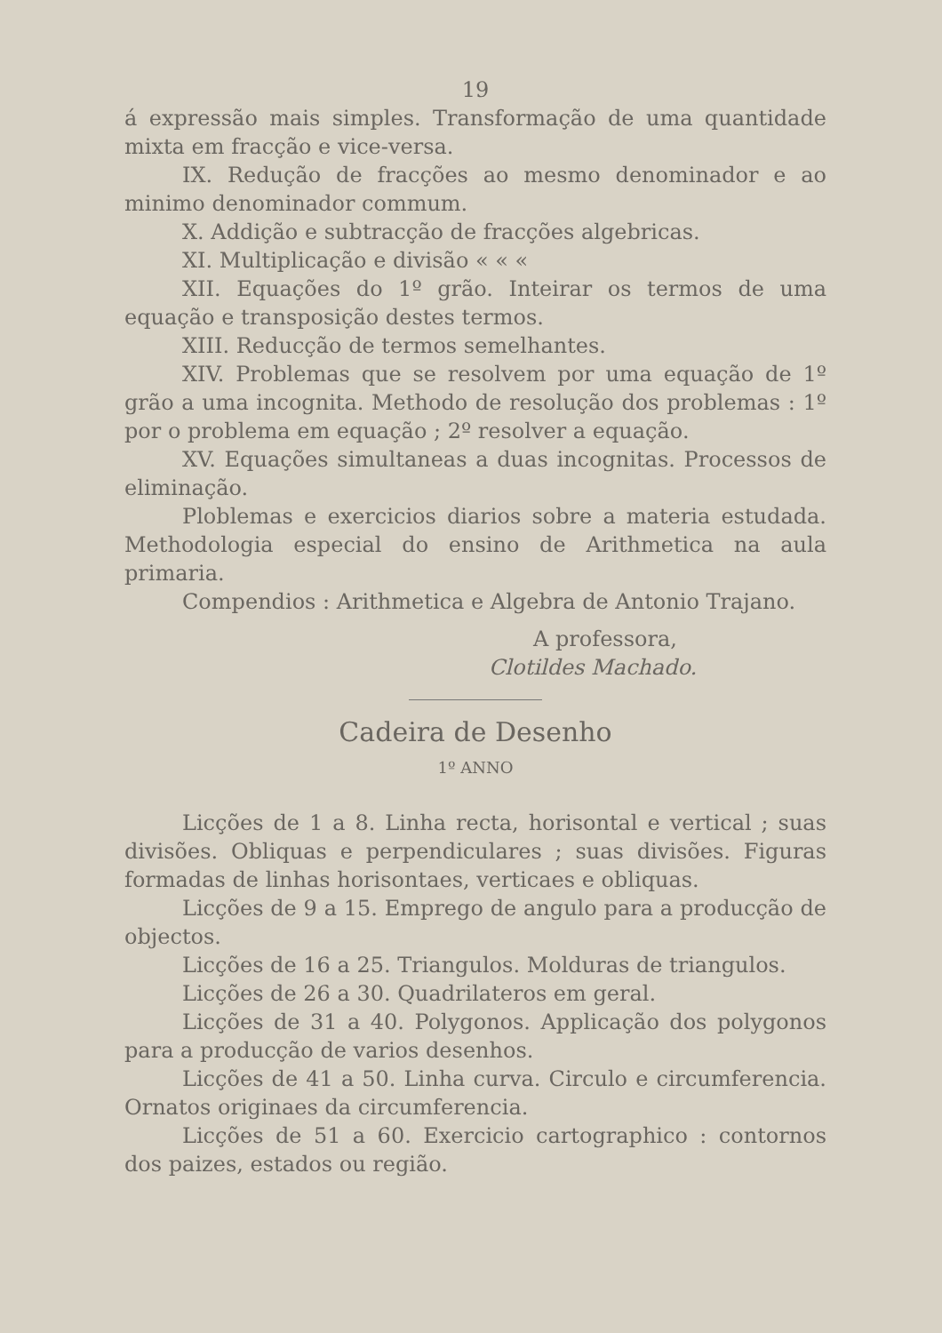19
á expressão mais simples. Transformação de uma quantidade mixta em fracção e vice-versa.
IX. Redução de fracções ao mesmo denominador e ao minimo denominador commum.
X. Addição e subtracção de fracções algebricas.
XI. Multiplicação e divisão « « «
XII. Equações do 1º grão. Inteirar os termos de uma equação e transposição destes termos.
XIII. Reducção de termos semelhantes.
XIV. Problemas que se resolvem por uma equação de 1º grão a uma incognita. Methodo de resolução dos problemas : 1º por o problema em equação ; 2º resolver a equação.
XV. Equações simultaneas a duas incognitas. Processos de eliminação.
Ploblemas e exercicios diarios sobre a materia estudada. Methodologia especial do ensino de Arithmetica na aula primaria.
Compendios : Arithmetica e Algebra de Antonio Trajano.
A professora,
Clotildes Machado.
Cadeira de Desenho
1º ANNO
Licções de 1 a 8. Linha recta, horisontal e vertical ; suas divisões. Obliquas e perpendiculares ; suas divisões. Figuras formadas de linhas horisontaes, verticaes e obliquas.
Licções de 9 a 15. Emprego de angulo para a producção de objectos.
Licções de 16 a 25. Triangulos. Molduras de triangulos.
Licções de 26 a 30. Quadrilateros em geral.
Licções de 31 a 40. Polygonos. Applicação dos polygonos para a producção de varios desenhos.
Licções de 41 a 50. Linha curva. Circulo e circumferencia. Ornatos originaes da circumferencia.
Licções de 51 a 60. Exercicio cartographico : contornos dos paizes, estados ou região.